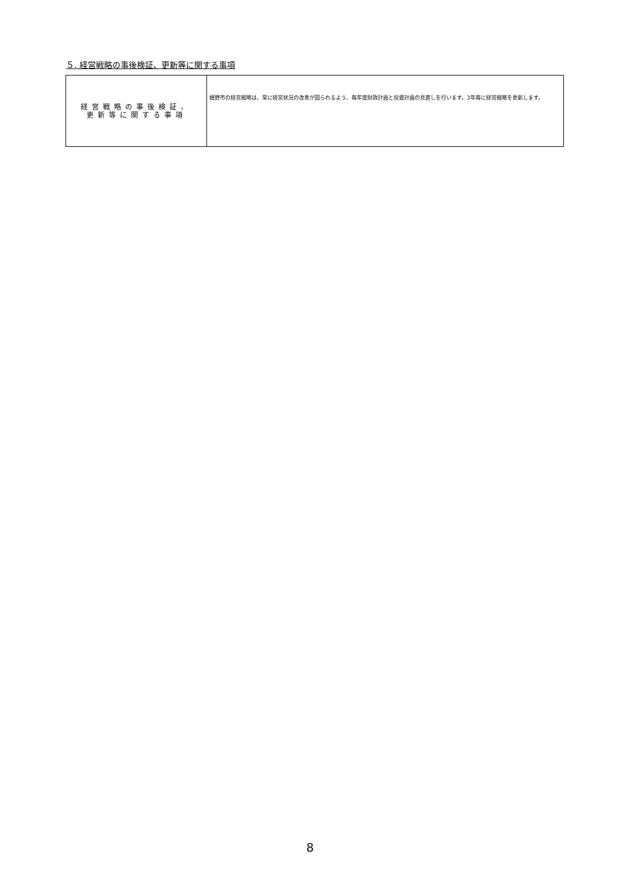５. 経営戦略の事後検証、更新等に関する事項
| 経営戦略の事後検証、 更新等に関する事項 | 嬉野市の経営戦略は、常に経営状況の改善が図られるよう、毎年度財政計画と投資計画の見直しを行います。3年毎に経営戦略を更新します。 |
8